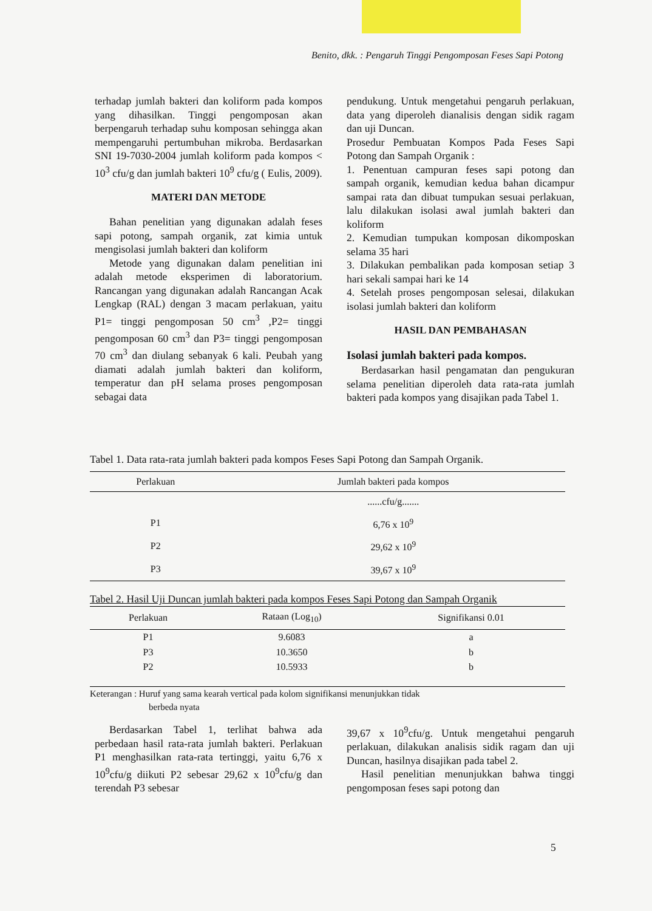Benito, dkk. : Pengaruh Tinggi Pengomposan Feses Sapi Potong
terhadap jumlah bakteri dan koliform pada kompos yang dihasilkan. Tinggi pengomposan akan berpengaruh terhadap suhu komposan sehingga akan mempengaruhi pertumbuhan mikroba. Berdasarkan SNI 19-7030-2004 jumlah koliform pada kompos < 10<sup>3</sup> cfu/g dan jumlah bakteri 10<sup>9</sup> cfu/g ( Eulis, 2009).
MATERI DAN METODE
Bahan penelitian yang digunakan adalah feses sapi potong, sampah organik, zat kimia untuk mengisolasi jumlah bakteri dan koliform
Metode yang digunakan dalam penelitian ini adalah metode eksperimen di laboratorium. Rancangan yang digunakan adalah Rancangan Acak Lengkap (RAL) dengan 3 macam perlakuan, yaitu P1= tinggi pengomposan 50 cm<sup>3</sup> ,P2= tinggi pengomposan 60 cm<sup>3</sup> dan P3= tinggi pengomposan 70 cm<sup>3</sup> dan diulang sebanyak 6 kali. Peubah yang diamati adalah jumlah bakteri dan koliform, temperatur dan pH selama proses pengomposan sebagai data
pendukung. Untuk mengetahui pengaruh perlakuan, data yang diperoleh dianalisis dengan sidik ragam dan uji Duncan.
Prosedur Pembuatan Kompos Pada Feses Sapi Potong dan Sampah Organik :
1. Penentuan campuran feses sapi potong dan sampah organik, kemudian kedua bahan dicampur sampai rata dan dibuat tumpukan sesuai perlakuan, lalu dilakukan isolasi awal jumlah bakteri dan koliform
2. Kemudian tumpukan komposan dikomposkan selama 35 hari
3. Dilakukan pembalikan pada komposan setiap 3 hari sekali sampai hari ke 14
4. Setelah proses pengomposan selesai, dilakukan isolasi jumlah bakteri dan koliform
HASIL DAN PEMBAHASAN
Isolasi jumlah bakteri pada kompos.
Berdasarkan hasil pengamatan dan pengukuran selama penelitian diperoleh data rata-rata jumlah bakteri pada kompos yang disajikan pada Tabel 1.
Tabel 1. Data rata-rata jumlah bakteri pada kompos Feses Sapi Potong dan Sampah Organik.
| Perlakuan | Jumlah bakteri pada kompos |
| --- | --- |
| | ......cfu/g....... |
| P1 | 6,76 x 10<sup>9</sup> |
| P2 | 29,62 x 10<sup>9</sup> |
| P3 | 39,67 x 10<sup>9</sup> |
Tabel 2. Hasil Uji Duncan jumlah bakteri pada kompos Feses Sapi Potong dan Sampah Organik
| Perlakuan | Rataan (Log<sub>10</sub>) | Signifikansi 0.01 |
| --- | --- | --- |
| P1 | 9.6083 | a |
| P3 | 10.3650 | b |
| P2 | 10.5933 | b |
Keterangan : Huruf yang sama kearah vertical pada kolom signifikansi menunjukkan tidak
berbeda nyata
Berdasarkan Tabel 1, terlihat bahwa ada perbedaan hasil rata-rata jumlah bakteri. Perlakuan P1 menghasilkan rata-rata tertinggi, yaitu 6,76 x 10<sup>9</sup>cfu/g diikuti P2 sebesar 29,62 x 10<sup>9</sup>cfu/g dan terendah P3 sebesar
39,67 x 10<sup>9</sup>cfu/g. Untuk mengetahui pengaruh perlakuan, dilakukan analisis sidik ragam dan uji Duncan, hasilnya disajikan pada tabel 2.
Hasil penelitian menunjukkan bahwa tinggi pengomposan feses sapi potong dan
5